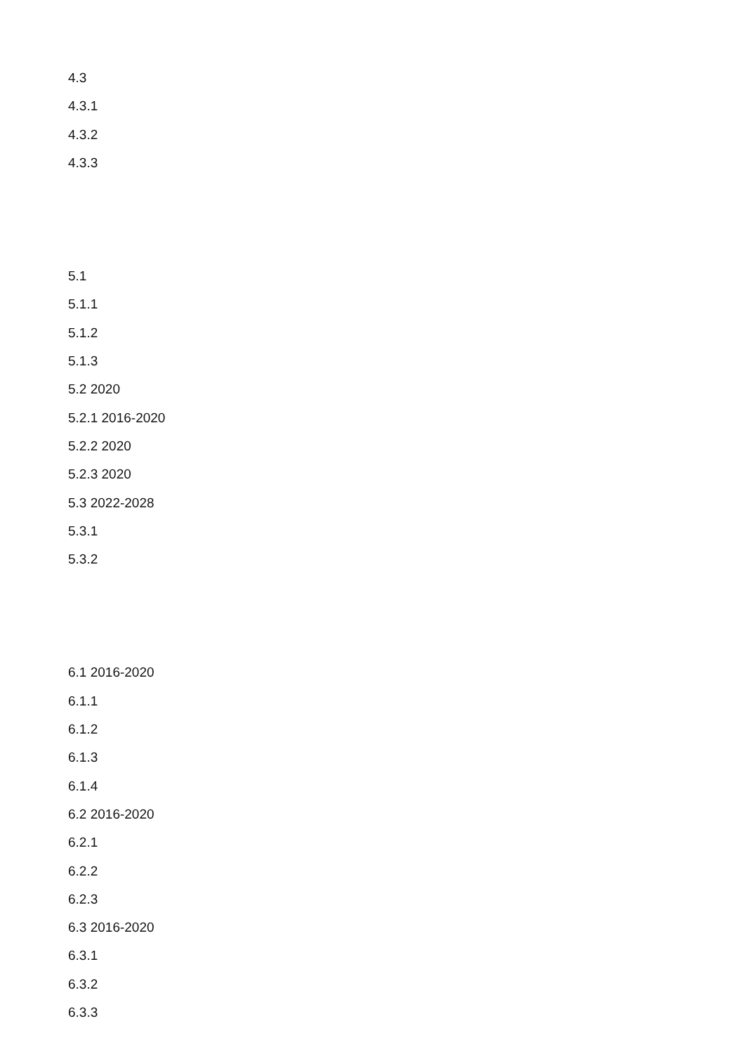4.3
4.3.1
4.3.2
4.3.3
5.1
5.1.1
5.1.2
5.1.3
5.2 2020
5.2.1 2016-2020
5.2.2 2020
5.2.3 2020
5.3 2022-2028
5.3.1
5.3.2
6.1 2016-2020
6.1.1
6.1.2
6.1.3
6.1.4
6.2 2016-2020
6.2.1
6.2.2
6.2.3
6.3 2016-2020
6.3.1
6.3.2
6.3.3